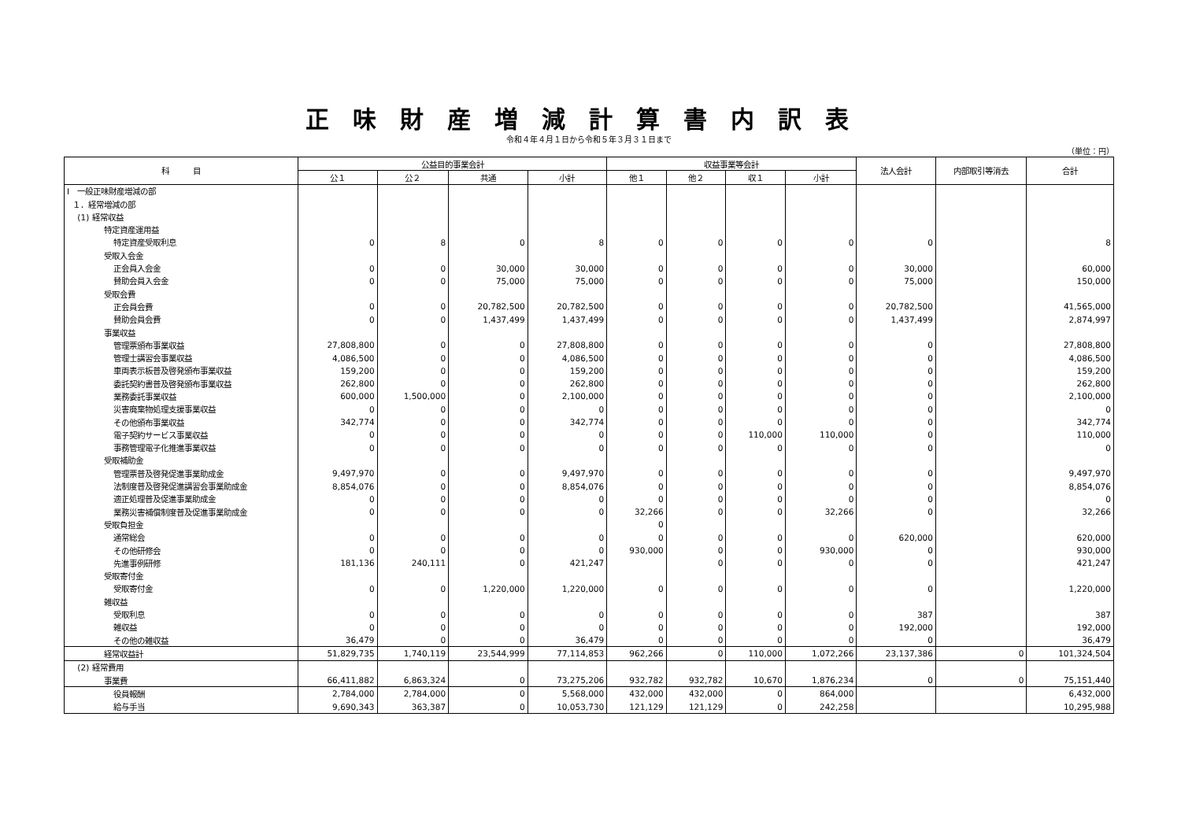正味財産増減計算書内訳表
令和４年４月１日から令和５年３月３１日まで
（単位：円）
| 科 目 | 公益目的事業会計 | | | | 収益事業等会計 | | | | 法人会計 | 内部取引等消去 | 合計 |
| --- | --- | --- | --- | --- | --- | --- | --- | --- | --- | --- | --- |
| | 公１ | 公２ | 共通 | 小計 | 他１ | 他２ | 収１ | 小計 | | | |
| Ⅰ 一般正味財産増減の部 | | | | | | | | | | | |
| １．経常増減の部 | | | | | | | | | | | |
| (1) 経常収益 | | | | | | | | | | | |
| 特定資産運用益 | | | | | | | | | | | |
| 特定資産受取利息 | 0 | 8 | 0 | 8 | 0 | 0 | 0 | 0 | 0 | | 8 |
| 受取入会金 | | | | | | | | | | | |
| 正会員入会金 | 0 | 0 | 30,000 | 30,000 | 0 | 0 | 0 | 0 | 30,000 | | 60,000 |
| 賛助会員入会金 | 0 | 0 | 75,000 | 75,000 | 0 | 0 | 0 | 0 | 75,000 | | 150,000 |
| 受取会費 | | | | | | | | | | | |
| 正会員会費 | 0 | 0 | 20,782,500 | 20,782,500 | 0 | 0 | 0 | 0 | 20,782,500 | | 41,565,000 |
| 賛助会員会費 | 0 | 0 | 1,437,499 | 1,437,499 | 0 | 0 | 0 | 0 | 1,437,499 | | 2,874,997 |
| 事業収益 | | | | | | | | | | | |
| 管理票頒布事業収益 | 27,808,800 | 0 | 0 | 27,808,800 | 0 | 0 | 0 | 0 | 0 | | 27,808,800 |
| 管理士講習会事業収益 | 4,086,500 | 0 | 0 | 4,086,500 | 0 | 0 | 0 | 0 | 0 | | 4,086,500 |
| 車両表示板普及啓発頒布事業収益 | 159,200 | 0 | 0 | 159,200 | 0 | 0 | 0 | 0 | 0 | | 159,200 |
| 委託契約書普及啓発頒布事業収益 | 262,800 | 0 | 0 | 262,800 | 0 | 0 | 0 | 0 | 0 | | 262,800 |
| 業務委託事業収益 | 600,000 | 1,500,000 | 0 | 2,100,000 | 0 | 0 | 0 | 0 | 0 | | 2,100,000 |
| 災害廃棄物処理支援事業収益 | 0 | 0 | 0 | 0 | 0 | 0 | 0 | 0 | 0 | | 0 |
| その他頒布事業収益 | 342,774 | 0 | 0 | 342,774 | 0 | 0 | 0 | 0 | 0 | | 342,774 |
| 電子契約サービス事業収益 | 0 | 0 | 0 | 0 | 0 | 0 | 110,000 | 110,000 | 0 | | 110,000 |
| 事務管理電子化推進事業収益 | 0 | 0 | 0 | 0 | 0 | 0 | 0 | 0 | 0 | | 0 |
| 受取補助金 | | | | | | | | | | | |
| 管理票普及啓発促進事業助成金 | 9,497,970 | 0 | 0 | 9,497,970 | 0 | 0 | 0 | 0 | 0 | | 9,497,970 |
| 法制度普及啓発促進講習会事業助成金 | 8,854,076 | 0 | 0 | 8,854,076 | 0 | 0 | 0 | 0 | 0 | | 8,854,076 |
| 適正処理普及促進事業助成金 | 0 | 0 | 0 | 0 | 0 | 0 | 0 | 0 | 0 | | 0 |
| 業務災害補償制度普及促進事業助成金 | 0 | 0 | 0 | 0 | 32,266 | 0 | 0 | 32,266 | 0 | | 32,266 |
| 受取負担金 | | | | | 0 | | | | | | |
| 通常総会 | 0 | 0 | 0 | 0 | 0 | 0 | 0 | 0 | 620,000 | | 620,000 |
| その他研修会 | 0 | 0 | 0 | 0 | 930,000 | 0 | 0 | 930,000 | 0 | | 930,000 |
| 先進事例研修 | 181,136 | 240,111 | 0 | 421,247 | | 0 | 0 | 0 | 0 | | 421,247 |
| 受取寄付金 | | | | | | | | | | | |
| 受取寄付金 | 0 | 0 | 1,220,000 | 1,220,000 | 0 | 0 | 0 | 0 | 0 | | 1,220,000 |
| 雑収益 | | | | | | | | | | | |
| 受取利息 | 0 | 0 | 0 | 0 | 0 | 0 | 0 | 0 | 387 | | 387 |
| 雑収益 | 0 | 0 | 0 | 0 | 0 | 0 | 0 | 0 | 192,000 | | 192,000 |
| その他の雑収益 | 36,479 | 0 | 0 | 36,479 | 0 | 0 | 0 | 0 | 0 | | 36,479 |
| 経常収益計 | 51,829,735 | 1,740,119 | 23,544,999 | 77,114,853 | 962,266 | 0 | 110,000 | 1,072,266 | 23,137,386 | 0 | 101,324,504 |
| (2) 経常費用 | | | | | | | | | | | |
| 事業費 | 66,411,882 | 6,863,324 | 0 | 73,275,206 | 932,782 | 932,782 | 10,670 | 1,876,234 | 0 | 0 | 75,151,440 |
| 役員報酬 | 2,784,000 | 2,784,000 | 0 | 5,568,000 | 432,000 | 432,000 | 0 | 864,000 | | | 6,432,000 |
| 給与手当 | 9,690,343 | 363,387 | 0 | 10,053,730 | 121,129 | 121,129 | 0 | 242,258 | | | 10,295,988 |